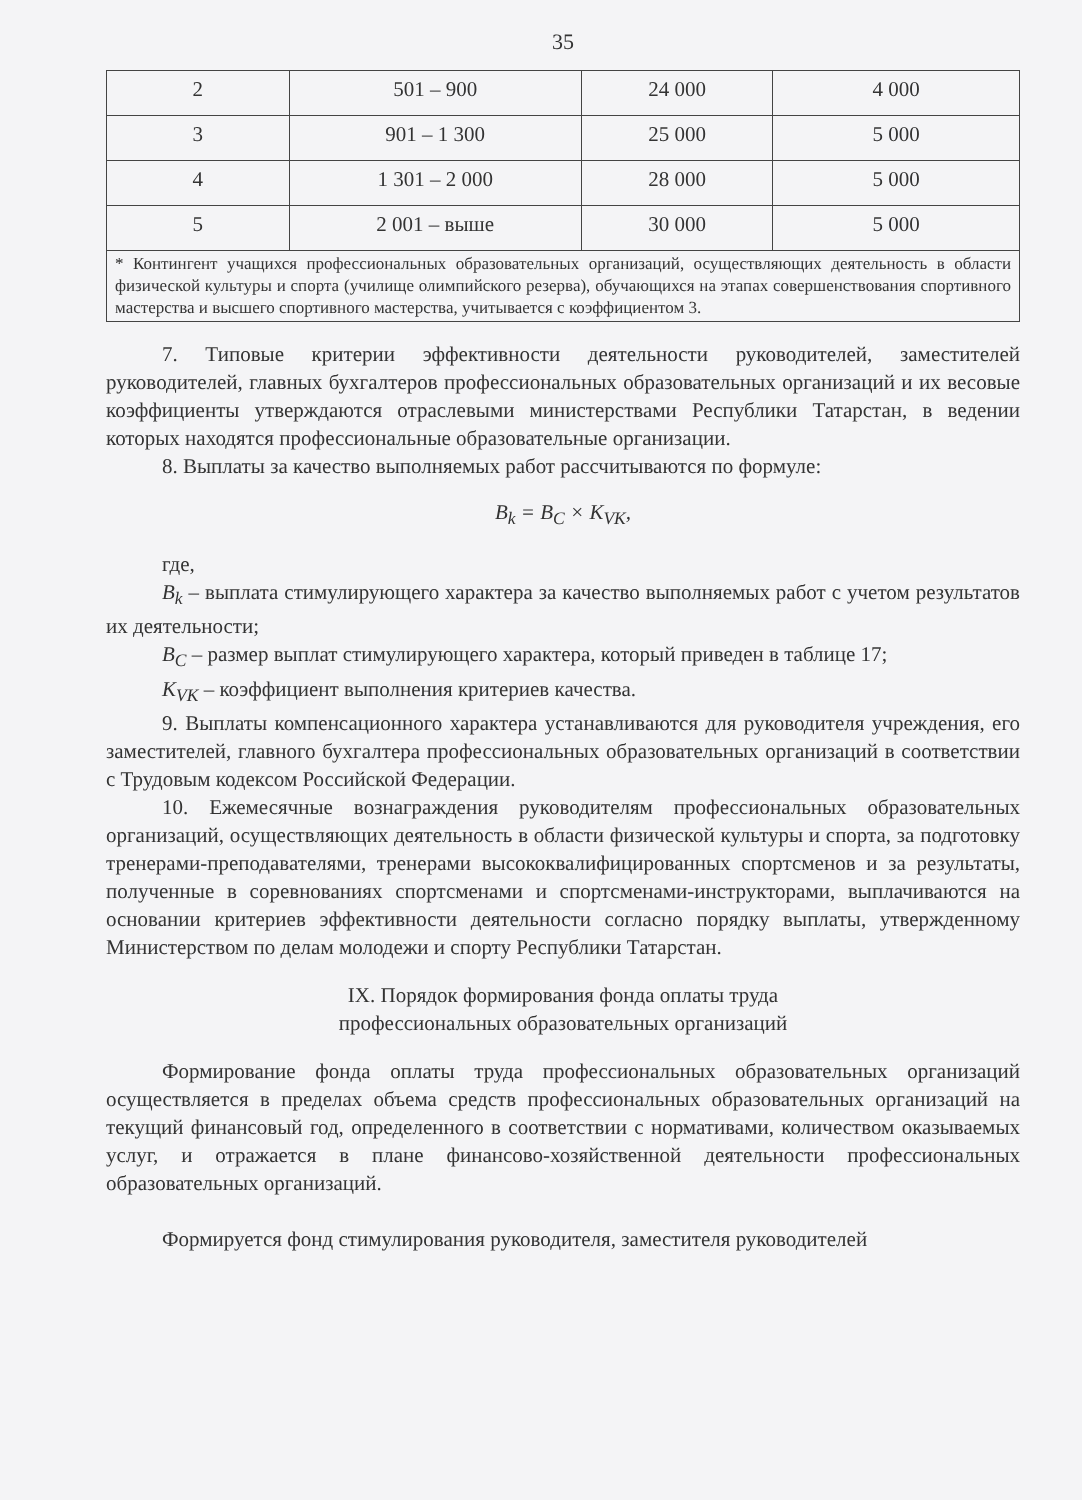35
| 2 | 501 – 900 | 24 000 | 4 000 |
| 3 | 901 – 1 300 | 25 000 | 5 000 |
| 4 | 1 301 – 2 000 | 28 000 | 5 000 |
| 5 | 2 001 – выше | 30 000 | 5 000 |
| * Контингент учащихся профессиональных образовательных организаций, осуществляющих деятельность в области физической культуры и спорта (училище олимпийского резерва), обучающихся на этапах совершенствования спортивного мастерства и высшего спортивного мастерства, учитывается с коэффициентом 3. | | | |
7. Типовые критерии эффективности деятельности руководителей, заместителей руководителей, главных бухгалтеров профессиональных образовательных организаций и их весовые коэффициенты утверждаются отраслевыми министерствами Республики Татарстан, в ведении которых находятся профессиональные образовательные организации.
8. Выплаты за качество выполняемых работ рассчитываются по формуле:
B<sub>k</sub> = B<sub>C</sub> × K<sub>VK</sub>,
где,
B<sub>k</sub> – выплата стимулирующего характера за качество выполняемых работ с учетом результатов их деятельности;
B<sub>C</sub> – размер выплат стимулирующего характера, который приведен в таблице 17;
K<sub>VK</sub> – коэффициент выполнения критериев качества.
9. Выплаты компенсационного характера устанавливаются для руководителя учреждения, его заместителей, главного бухгалтера профессиональных образовательных организаций в соответствии с Трудовым кодексом Российской Федерации.
10. Ежемесячные вознаграждения руководителям профессиональных образовательных организаций, осуществляющих деятельность в области физической культуры и спорта, за подготовку тренерами-преподавателями, тренерами высококвалифицированных спортсменов и за результаты, полученные в соревнованиях спортсменами и спортсменами-инструкторами, выплачиваются на основании критериев эффективности деятельности согласно порядку выплаты, утвержденному Министерством по делам молодежи и спорту Республики Татарстан.
IX. Порядок формирования фонда оплаты труда
профессиональных образовательных организаций
Формирование фонда оплаты труда профессиональных образовательных организаций осуществляется в пределах объема средств профессиональных образовательных организаций на текущий финансовый год, определенного в соответствии с нормативами, количеством оказываемых услуг, и отражается в плане финансово-хозяйственной деятельности профессиональных образовательных организаций.
Формируется фонд стимулирования руководителя, заместителя руководителей